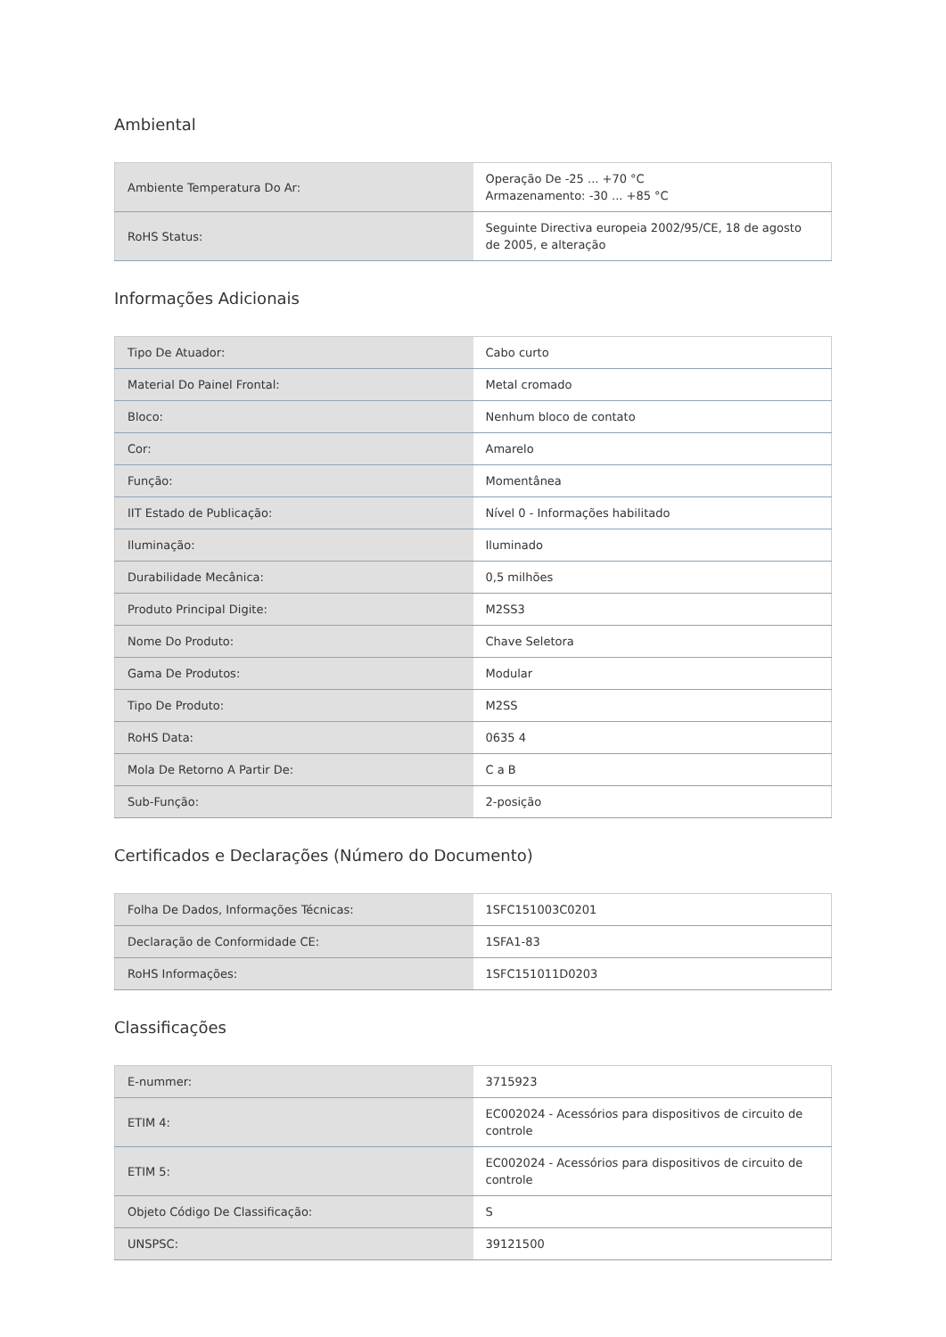Ambiental
| Ambiente Temperatura Do Ar: | Operação De -25 ... +70 °C Armazenamento: -30 ... +85 °C |
| RoHS Status: | Seguinte Directiva europeia 2002/95/CE, 18 de agosto de 2005, e alteração |
Informações Adicionais
| Tipo De Atuador: | Cabo curto |
| Material Do Painel Frontal: | Metal cromado |
| Bloco: | Nenhum bloco de contato |
| Cor: | Amarelo |
| Função: | Momentânea |
| IIT Estado de Publicação: | Nível 0 - Informações habilitado |
| Iluminação: | Iluminado |
| Durabilidade Mecânica: | 0,5 milhões |
| Produto Principal Digite: | M2SS3 |
| Nome Do Produto: | Chave Seletora |
| Gama De Produtos: | Modular |
| Tipo De Produto: | M2SS |
| RoHS Data: | 0635 4 |
| Mola De Retorno A Partir De: | C a B |
| Sub-Função: | 2-posição |
Certificados e Declarações (Número do Documento)
| Folha De Dados, Informações Técnicas: | 1SFC151003C0201 |
| Declaração de Conformidade CE: | 1SFA1-83 |
| RoHS Informações: | 1SFC151011D0203 |
Classificações
| E-nummer: | 3715923 |
| ETIM 4: | EC002024 - Acessórios para dispositivos de circuito de controle |
| ETIM 5: | EC002024 - Acessórios para dispositivos de circuito de controle |
| Objeto Código De Classificação: | S |
| UNSPSC: | 39121500 |